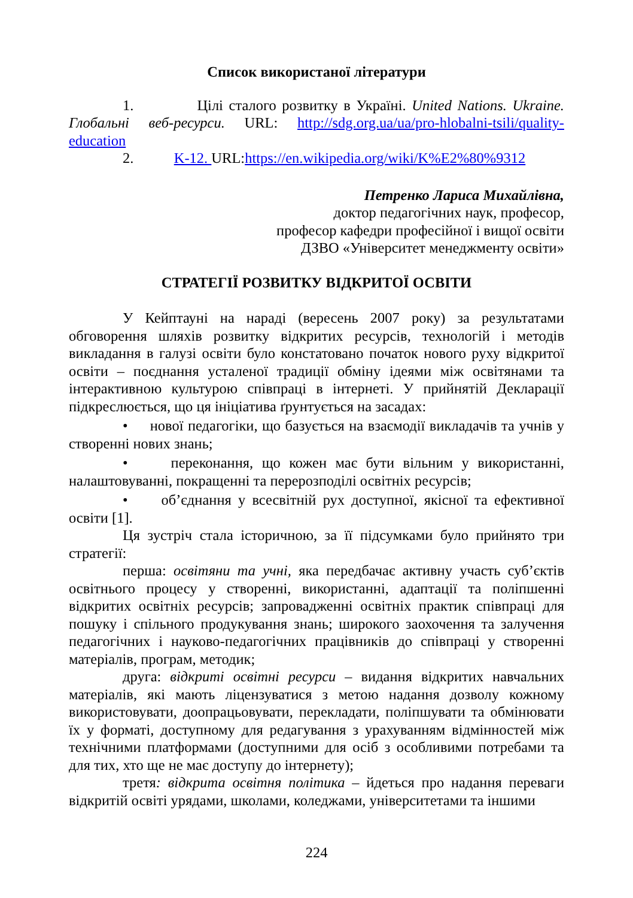Список використаної літератури
1. Цілі сталого розвитку в Україні. United Nations. Ukraine. Глобальні веб-ресурси. URL: http://sdg.org.ua/ua/pro-hlobalni-tsili/quality-education
2. K-12. URL:https://en.wikipedia.org/wiki/K%E2%80%9312
Петренко Лариса Михайлівна,
доктор педагогічних наук, професор,
професор кафедри професійної і вищої освіти
ДЗВО «Університет менеджменту освіти»
СТРАТЕГІЇ РОЗВИТКУ ВІДКРИТОЇ ОСВІТИ
У Кейптауні на нараді (вересень 2007 року) за результатами обговорення шляхів розвитку відкритих ресурсів, технологій і методів викладання в галузі освіти було констатовано початок нового руху відкритої освіти – поєднання усталеної традиції обміну ідеями між освітянами та інтерактивною культурою співпраці в інтернеті. У прийнятій Декларації підкреслюється, що ця ініціатива ґрунтується на засадах:
• нової педагогіки, що базується на взаємодії викладачів та учнів у створенні нових знань;
• переконання, що кожен має бути вільним у використанні, налаштовуванні, покращенні та перерозподілі освітніх ресурсів;
• об’єднання у всесвітній рух доступної, якісної та ефективної освіти [1].
Ця зустріч стала історичною, за її підсумками було прийнято три стратегії:
перша: освітяни та учні, яка передбачає активну участь суб’єктів освітнього процесу у створенні, використанні, адаптації та поліпшенні відкритих освітніх ресурсів; запровадженні освітніх практик співпраці для пошуку і спільного продукування знань; широкого заохочення та залучення педагогічних і науково-педагогічних працівників до співпраці у створенні матеріалів, програм, методик;
друга: відкриті освітні ресурси – видання відкритих навчальних матеріалів, які мають ліцензуватися з метою надання дозволу кожному використовувати, доопрацьовувати, перекладати, поліпшувати та обмінювати їх у форматі, доступному для редагування з урахуванням відмінностей між технічними платформами (доступними для осіб з особливими потребами та для тих, хто ще не має доступу до інтернету);
третя: відкрита освітня політика – йдеться про надання переваги відкритій освіті урядами, школами, коледжами, університетами та іншими
224